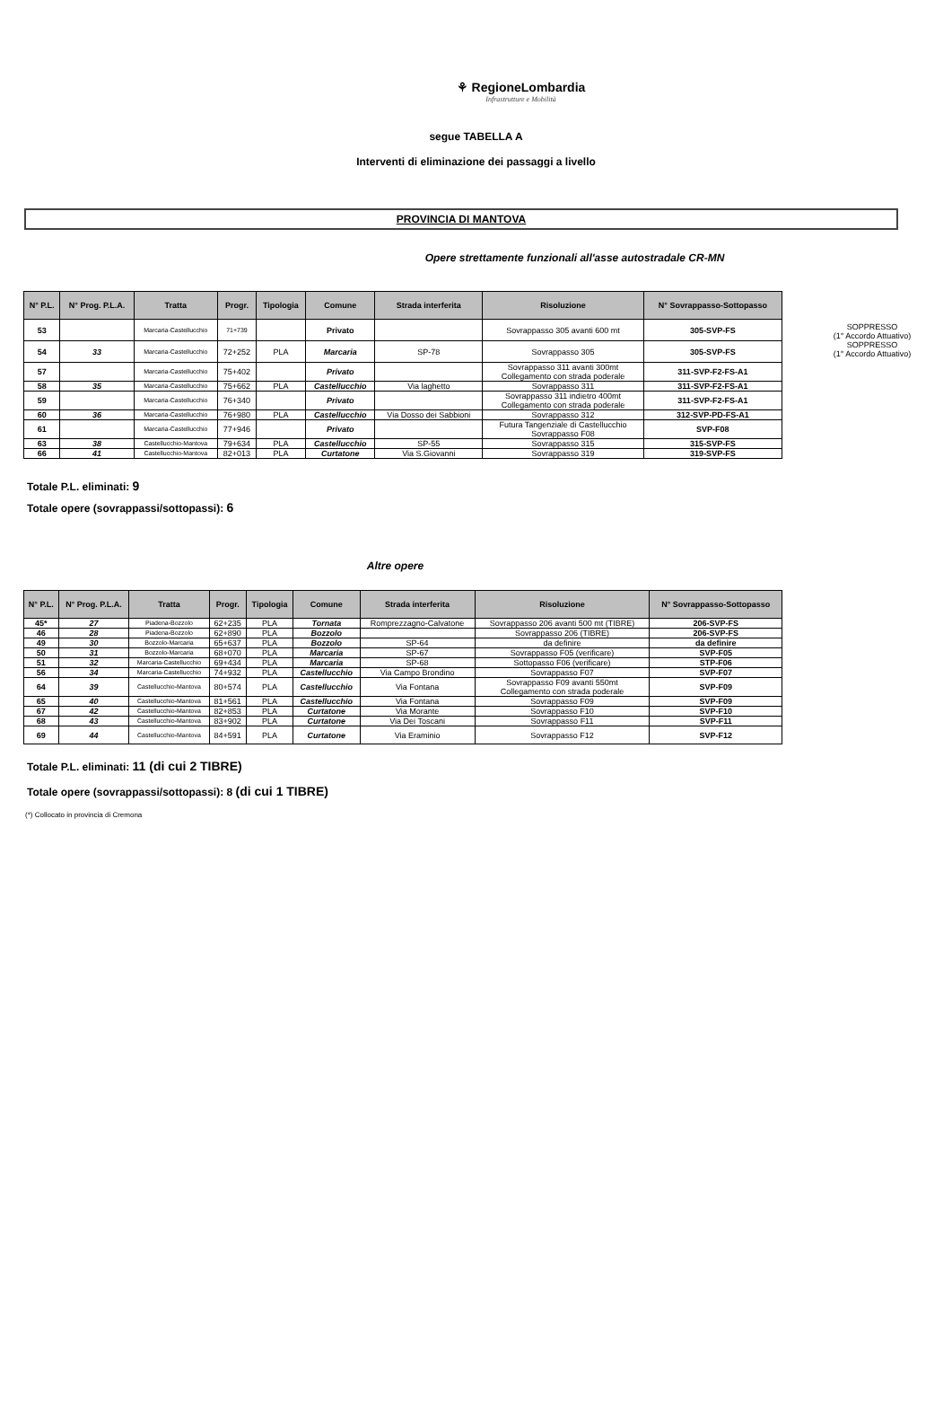⚘ RegioneLombardia
Infrastrutture e Mobilità
segue TABELLA A
Interventi di eliminazione dei passaggi a livello
PROVINCIA DI MANTOVA
Opere strettamente funzionali all'asse autostradale CR-MN
| N° P.L. | N° Prog. P.L.A. | Tratta | Progr. | Tipologia | Comune | Strada interferita | Risoluzione | N° Sovrappasso-Sottopasso |
| --- | --- | --- | --- | --- | --- | --- | --- | --- |
| 53 | | Marcaria-Castellucchio | 71+739 | | Privato | | Sovrappasso 305 avanti 600 mt | 305-SVP-FS |
| 54 | 33 | Marcaria-Castellucchio | 72+252 | PLA | Marcaria | SP-78 | Sovrappasso 305 | 305-SVP-FS |
| 57 | | Marcaria-Castellucchio | 75+402 | | Privato | | Sovrappasso 311 avanti 300mt Collegamento con strada poderale | 311-SVP-F2-FS-A1 |
| 58 | 35 | Marcaria-Castellucchio | 75+662 | PLA | Castellucchio | Via laghetto | Sovrappasso 311 | 311-SVP-F2-FS-A1 |
| 59 | | Marcaria-Castellucchio | 76+340 | | Privato | | Sovrappasso 311 indietro 400mt Collegamento con strada poderale | 311-SVP-F2-FS-A1 |
| 60 | 36 | Marcaria-Castellucchio | 76+980 | PLA | Castellucchio | Via Dosso dei Sabbioni | Sovrappasso 312 | 312-SVP-PD-FS-A1 |
| 61 | | Marcaria-Castellucchio | 77+946 | | Privato | | Futura Tangenziale di Castellucchio Sovrappasso F08 | SVP-F08 |
| 63 | 38 | Castellucchio-Mantova | 79+634 | PLA | Castellucchio | SP-55 | Sovrappasso 315 | 315-SVP-FS |
| 66 | 41 | Castellucchio-Mantova | 82+013 | PLA | Curtatone | Via S.Giovanni | Sovrappasso 319 | 319-SVP-FS |
SOPPRESSO
(1° Accordo Attuativo)
SOPPRESSO
(1° Accordo Attuativo)
Totale P.L. eliminati: 9
Totale opere (sovrappassi/sottopassi): 6
Altre opere
| N° P.L. | N° Prog. P.L.A. | Tratta | Progr. | Tipologia | Comune | Strada interferita | Risoluzione | N° Sovrappasso-Sottopasso |
| --- | --- | --- | --- | --- | --- | --- | --- | --- |
| 45* | 27 | Piadena-Bozzolo | 62+235 | PLA | Tornata | Romprezzagno-Calvatone | Sovrappasso 206 avanti 500 mt (TIBRE) | 206-SVP-FS |
| 46 | 28 | Piadena-Bozzolo | 62+890 | PLA | Bozzolo | | Sovrappasso 206 (TIBRE) | 206-SVP-FS |
| 49 | 30 | Bozzolo-Marcaria | 65+637 | PLA | Bozzolo | SP-64 | da definire | da definire |
| 50 | 31 | Bozzolo-Marcaria | 68+070 | PLA | Marcaria | SP-67 | Sovrappasso F05 (verificare) | SVP-F05 |
| 51 | 32 | Marcaria-Castellucchio | 69+434 | PLA | Marcaria | SP-68 | Sottopasso F06 (verificare) | STP-F06 |
| 56 | 34 | Marcaria-Castellucchio | 74+932 | PLA | Castellucchio | Via Campo Brondino | Sovrappasso F07 | SVP-F07 |
| 64 | 39 | Castellucchio-Mantova | 80+574 | PLA | Castellucchio | Via Fontana | Sovrappasso F09 avanti 550mt Collegamento con strada poderale | SVP-F09 |
| 65 | 40 | Castellucchio-Mantova | 81+561 | PLA | Castellucchio | Via Fontana | Sovrappasso F09 | SVP-F09 |
| 67 | 42 | Castellucchio-Mantova | 82+853 | PLA | Curtatone | Via Morante | Sovrappasso F10 | SVP-F10 |
| 68 | 43 | Castellucchio-Mantova | 83+902 | PLA | Curtatone | Via Dei Toscani | Sovrappasso F11 | SVP-F11 |
| 69 | 44 | Castellucchio-Mantova | 84+591 | PLA | Curtatone | Via Eraminio | Sovrappasso F12 | SVP-F12 |
Totale P.L. eliminati: 11 (di cui 2 TIBRE)
Totale opere (sovrappassi/sottopassi): 8 (di cui 1 TIBRE)
(*) Collocato in provincia di Cremona